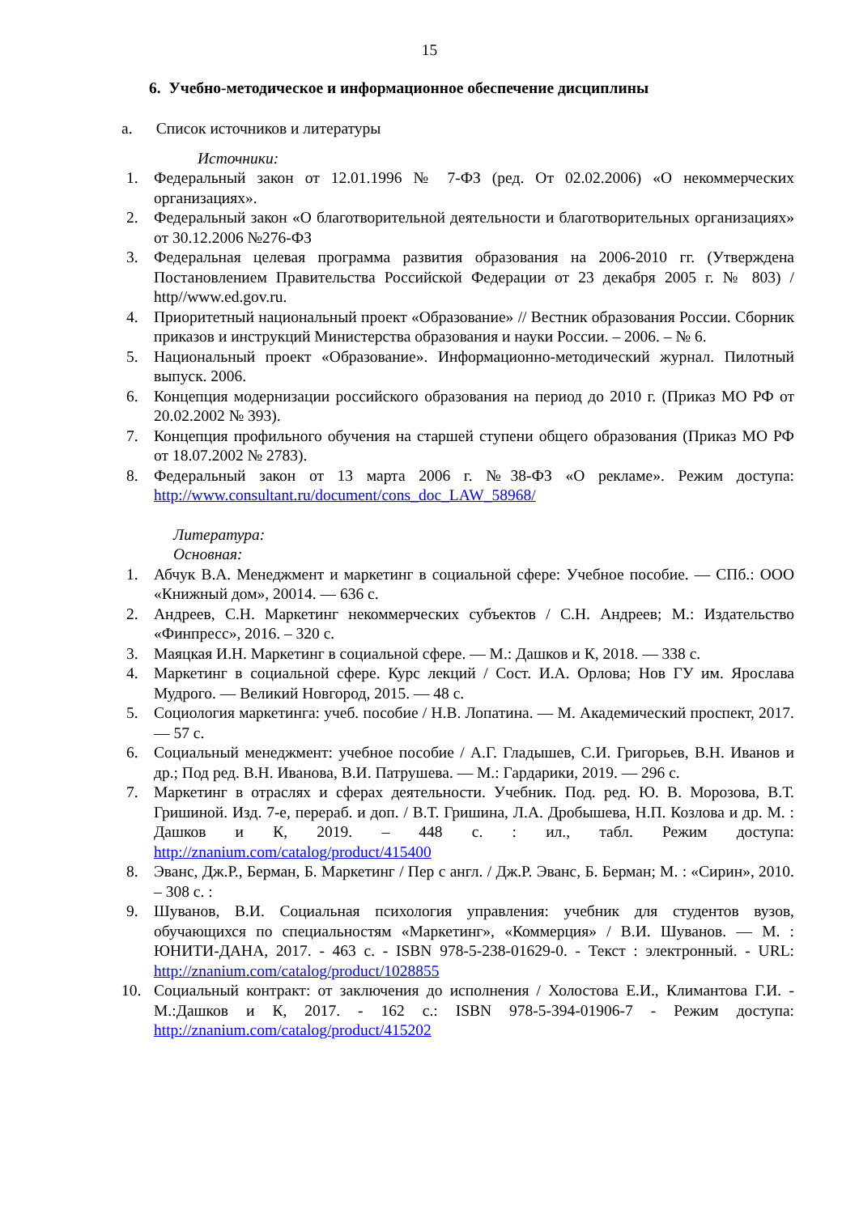15
6. Учебно-методическое и информационное обеспечение дисциплины
a. Список источников и литературы
Источники:
1. Федеральный закон от 12.01.1996 № 7-ФЗ (ред. От 02.02.2006) «О некоммерческих организациях».
2. Федеральный закон «О благотворительной деятельности и благотворительных организациях» от 30.12.2006 №276-ФЗ
3. Федеральная целевая программа развития образования на 2006-2010 гг. (Утверждена Постановлением Правительства Российской Федерации от 23 декабря 2005 г. № 803) / http//www.ed.gov.ru.
4. Приоритетный национальный проект «Образование» // Вестник образования России. Сборник приказов и инструкций Министерства образования и науки России. – 2006. – № 6.
5. Национальный проект «Образование». Информационно-методический журнал. Пилотный выпуск. 2006.
6. Концепция модернизации российского образования на период до 2010 г. (Приказ МО РФ от 20.02.2002 № 393).
7. Концепция профильного обучения на старшей ступени общего образования (Приказ МО РФ от 18.07.2002 № 2783).
8. Федеральный закон от 13 марта 2006 г. №38-ФЗ «О рекламе». Режим доступа: http://www.consultant.ru/document/cons_doc_LAW_58968/
Литература:
Основная:
1. Абчук В.А. Менеджмент и маркетинг в социальной сфере: Учебное пособие. — СПб.: ООО «Книжный дом», 20014. — 636 с.
2. Андреев, С.Н. Маркетинг некоммерческих субъектов / С.Н. Андреев; М.: Издательство «Финпресс», 2016. – 320 с.
3. Маяцкая И.Н. Маркетинг в социальной сфере. — М.: Дашков и К, 2018. — 338 с.
4. Маркетинг в социальной сфере. Курс лекций / Сост. И.А. Орлова; Нов ГУ им. Ярослава Мудрого. — Великий Новгород, 2015. — 48 с.
5. Социология маркетинга: учеб. пособие / Н.В. Лопатина. — М. Академический проспект, 2017. — 57 с.
6. Социальный менеджмент: учебное пособие / А.Г. Гладышев, С.И. Григорьев, В.Н. Иванов и др.; Под ред. В.Н. Иванова, В.И. Патрушева. — М.: Гардарики, 2019. — 296 с.
7. Маркетинг в отраслях и сферах деятельности. Учебник. Под. ред. Ю. В. Морозова, В.Т. Гришиной. Изд. 7-е, перераб. и доп. / В.Т. Гришина, Л.А. Дробышева, Н.П. Козлова и др. М. : Дашков и К, 2019. – 448 с. : ил., табл. Режим доступа: http://znanium.com/catalog/product/415400
8. Эванс, Дж.Р., Берман, Б. Маркетинг / Пер с англ. / Дж.Р. Эванс, Б. Берман; М. : «Сирин», 2010. – 308 с. :
9. Шуванов, В.И. Социальная психология управления: учебник для студентов вузов, обучающихся по специальностям «Маркетинг», «Коммерция» / В.И. Шуванов. — М. : ЮНИТИ-ДАНА, 2017. - 463 с. - ISBN 978-5-238-01629-0. - Текст : электронный. - URL: http://znanium.com/catalog/product/1028855
10. Социальный контракт: от заключения до исполнения / Холостова Е.И., Климантова Г.И. - М.:Дашков и К, 2017. - 162 с.: ISBN 978-5-394-01906-7 - Режим доступа: http://znanium.com/catalog/product/415202